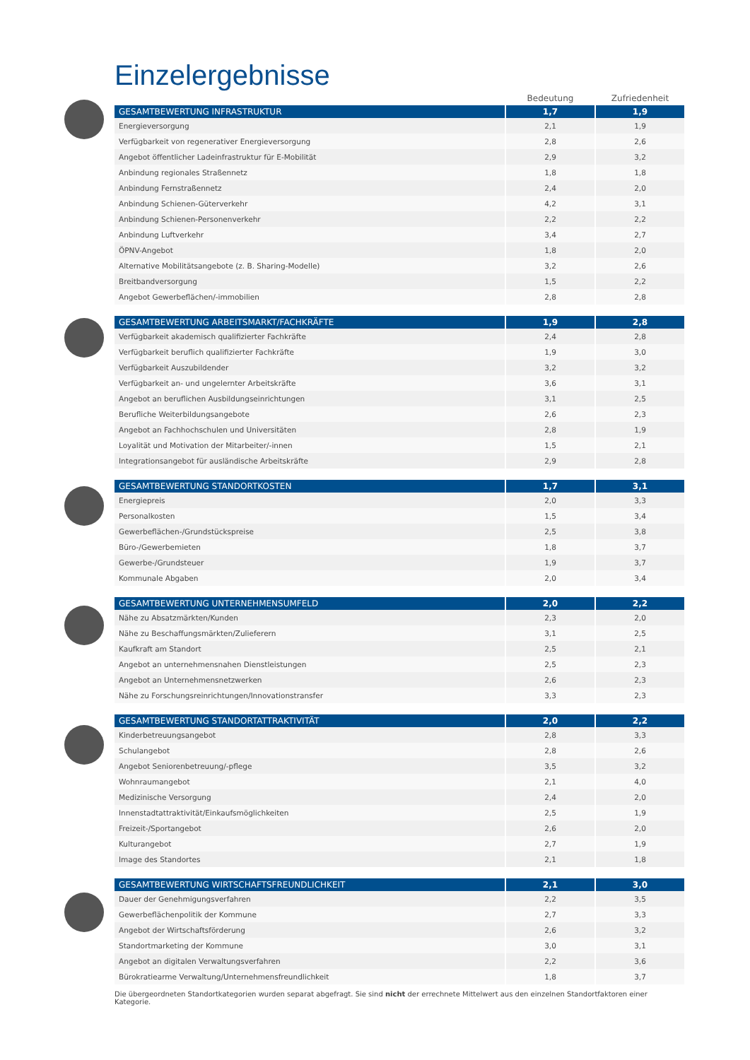Einzelergebnisse
| | Bedeutung | Zufriedenheit |
| --- | --- | --- |
| GESAMTBEWERTUNG INFRASTRUKTUR | 1,7 | 1,9 |
| Energieversorgung | 2,1 | 1,9 |
| Verfügbarkeit von regenerativer Energieversorgung | 2,8 | 2,6 |
| Angebot öffentlicher Ladeinfrastruktur für E-Mobilität | 2,9 | 3,2 |
| Anbindung regionales Straßennetz | 1,8 | 1,8 |
| Anbindung Fernstraßennetz | 2,4 | 2,0 |
| Anbindung Schienen-Güterverkehr | 4,2 | 3,1 |
| Anbindung Schienen-Personenverkehr | 2,2 | 2,2 |
| Anbindung Luftverkehr | 3,4 | 2,7 |
| ÖPNV-Angebot | 1,8 | 2,0 |
| Alternative Mobilitätsangebote (z. B. Sharing-Modelle) | 3,2 | 2,6 |
| Breitbandversorgung | 1,5 | 2,2 |
| Angebot Gewerbeflächen/-immobilien | 2,8 | 2,8 |
| GESAMTBEWERTUNG ARBEITSMARKT/FACHKRÄFTE | 1,9 | 2,8 |
| Verfügbarkeit akademisch qualifizierter Fachkräfte | 2,4 | 2,8 |
| Verfügbarkeit beruflich qualifizierter Fachkräfte | 1,9 | 3,0 |
| Verfügbarkeit Auszubildender | 3,2 | 3,2 |
| Verfügbarkeit an- und ungelernter Arbeitskräfte | 3,6 | 3,1 |
| Angebot an beruflichen Ausbildungseinrichtungen | 3,1 | 2,5 |
| Berufliche Weiterbildungsangebote | 2,6 | 2,3 |
| Angebot an Fachhochschulen und Universitäten | 2,8 | 1,9 |
| Loyalität und Motivation der Mitarbeiter/-innen | 1,5 | 2,1 |
| Integrationsangebot für ausländische Arbeitskräfte | 2,9 | 2,8 |
| GESAMTBEWERTUNG STANDORTKOSTEN | 1,7 | 3,1 |
| Energiepreis | 2,0 | 3,3 |
| Personalkosten | 1,5 | 3,4 |
| Gewerbeflächen-/Grundstückspreise | 2,5 | 3,8 |
| Büro-/Gewerbemieten | 1,8 | 3,7 |
| Gewerbe-/Grundsteuer | 1,9 | 3,7 |
| Kommunale Abgaben | 2,0 | 3,4 |
| GESAMTBEWERTUNG UNTERNEHMENSUMFELD | 2,0 | 2,2 |
| Nähe zu Absatzmärkten/Kunden | 2,3 | 2,0 |
| Nähe zu Beschaffungsmärkten/Zulieferern | 3,1 | 2,5 |
| Kaufkraft am Standort | 2,5 | 2,1 |
| Angebot an unternehmensnahen Dienstleistungen | 2,5 | 2,3 |
| Angebot an Unternehmensnetzwerken | 2,6 | 2,3 |
| Nähe zu Forschungsreinrichtungen/Innovationstransfer | 3,3 | 2,3 |
| GESAMTBEWERTUNG STANDORTATTRAKTIVITÄT | 2,0 | 2,2 |
| Kinderbetreuungsangebot | 2,8 | 3,3 |
| Schulangebot | 2,8 | 2,6 |
| Angebot Seniorenbetreuung/-pflege | 3,5 | 3,2 |
| Wohnraumangebot | 2,1 | 4,0 |
| Medizinische Versorgung | 2,4 | 2,0 |
| Innenstadtattraktivität/Einkaufsmöglichkeiten | 2,5 | 1,9 |
| Freizeit-/Sportangebot | 2,6 | 2,0 |
| Kulturangebot | 2,7 | 1,9 |
| Image des Standortes | 2,1 | 1,8 |
| GESAMTBEWERTUNG WIRTSCHAFTSFREUNDLICHKEIT | 2,1 | 3,0 |
| Dauer der Genehmigungsverfahren | 2,2 | 3,5 |
| Gewerbeflächenpolitik der Kommune | 2,7 | 3,3 |
| Angebot der Wirtschaftsförderung | 2,6 | 3,2 |
| Standortmarketing der Kommune | 3,0 | 3,1 |
| Angebot an digitalen Verwaltungsverfahren | 2,2 | 3,6 |
| Bürokratiearme Verwaltung/Unternehmensfreundlichkeit | 1,8 | 3,7 |
Die übergeordneten Standortkategorien wurden separat abgefragt. Sie sind nicht der errechnete Mittelwert aus den einzelnen Standortfaktoren einer Kategorie.